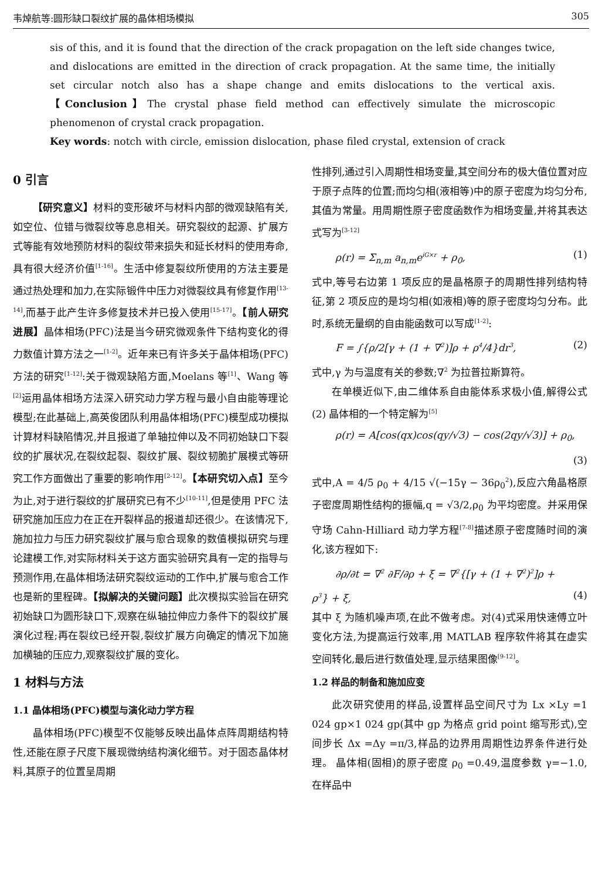韦焯航等:圆形缺口裂纹扩展的晶体相场模拟 305
sis of this, and it is found that the direction of the crack propagation on the left side changes twice, and dislocations are emitted in the direction of crack propagation. At the same time, the initially set circular notch also has a shape change and emits dislocations to the vertical axis.【Conclusion】The crystal phase field method can effectively simulate the microscopic phenomenon of crystal crack propagation.
Key words: notch with circle, emission dislocation, phase filed crystal, extension of crack
0 引言
【研究意义】材料的变形破坏与材料内部的微观缺陷有关,如空位、位错与微裂纹等息息相关。研究裂纹的起源、扩展方式等能有效地预防材料的裂纹带来损失和延长材料的使用寿命,具有很大经济价值<sup>[1-16]</sup>。生活中修复裂纹所使用的方法主要是通过热处理和加力,在实际锻件中压力对微裂纹具有修复作用<sup>[13-14]</sup>,而基于此产生许多修复技术并已投入使用<sup>[15-17]</sup>。【前人研究进展】晶体相场(PFC)法是当今研究微观条件下结构变化的得力数值计算方法之一<sup>[1-2]</sup>。近年来已有许多关于晶体相场(PFC)方法的研究<sup>[1-12]</sup>:关于微观缺陷方面,Moelans 等<sup>[1]</sup>、Wang 等<sup>[2]</sup>运用晶体相场方法深入研究动力学方程与最小自由能等理论模型;在此基础上,高英俊团队利用晶体相场(PFC)模型成功模拟计算材料缺陷情况,并且报道了单轴拉伸以及不同初始缺口下裂纹的扩展状况,在裂纹起裂、裂纹扩展、裂纹韧脆扩展模式等研究工作方面做出了重要的影响作用<sup>[2-12]</sup>。【本研究切入点】至今为止,对于进行裂纹的扩展研究已有不少<sup>[10-11]</sup>,但是使用 PFC 法研究施加压应力在正在开裂样品的报道却还很少。在该情况下,施加拉力与压力研究裂纹扩展与愈合现象的数值模拟研究与理论建模工作,对实际材料关于这方面实验研究具有一定的指导与预测作用,在晶体相场法研究裂纹运动的工作中,扩展与愈合工作也是新的里程碑。【拟解决的关键问题】此次模拟实验旨在研究初始缺口为圆形缺口下,观察在纵轴拉伸应力条件下的裂纹扩展演化过程;再在裂纹已经开裂,裂纹扩展方向确定的情况下加施加横轴的压应力,观察裂纹扩展的变化。
1 材料与方法
1.1 晶体相场(PFC)模型与演化动力学方程
晶体相场(PFC)模型不仅能够反映出晶体点阵周期结构特性,还能在原子尺度下展现微纳结构演化细节。对于固态晶体材料,其原子的位置呈周期
性排列,通过引入周期性相场变量,其空间分布的极大值位置对应于原子点阵的位置;而均匀相(液相等)中的原子密度为均匀分布,其值为常量。用周期性原子密度函数作为相场变量,并将其表达式写为<sup>[3-12]</sup>
ρ(r) = Σ<sub>n,m</sub> a<sub>n,m</sub>e<sup>iG×r</sup> + ρ<sub>0</sub>, (1)
式中,等号右边第 1 项反应的是晶格原子的周期性排列结构特征,第 2 项反应的是均匀相(如液相)等的原子密度均匀分布。此时,系统无量纲的自由能函数可以写成<sup>[1-2]</sup>:
F = ∫{ρ/2[γ + (1 + ∇<sup>2</sup>)]ρ + ρ<sup>4</sup>/4}dr<sup>3</sup>, (2)
式中,γ 为与温度有关的参数;∇<sup>2</sup> 为拉普拉斯算符。
在单模近似下,由二维体系自由能体系求极小值,解得公式(2) 晶体相的一个特定解为<sup>[5]</sup>
ρ(r) = A[cos(qx)cos(qy/√3) − cos(2qy/√3)] + ρ<sub>0</sub>,
(3)
式中,A = 4/5 ρ<sub>0</sub> + 4/15 √(−15γ − 36ρ<sub>0</sub><sup>2</sup>),反应六角晶格原子密度周期性结构的振幅,q = √3/2,ρ<sub>0</sub> 为平均密度。并采用保守场 Cahn-Hilliard 动力学方程<sup>[7-8]</sup>描述原子密度随时间的演化,该方程如下:
∂ρ/∂t = ∇<sup>2</sup> ∂F/∂ρ + ξ = ∇<sup>2</sup>{[γ + (1 + ∇<sup>2</sup>)<sup>2</sup>]ρ +
ρ<sup>3</sup>} + ξ, (4)
其中 ξ 为随机噪声项,在此不做考虑。对(4)式采用快速傅立叶变化方法,为提高运行效率,用 MATLAB 程序软件将其在虚实空间转化,最后进行数值处理,显示结果图像<sup>[9-12]</sup>。
1.2 样品的制备和施加应变
此次研究使用的样品,设置样品空间尺寸为 Lx ×Ly =1 024 gp×1 024 gp(其中 gp 为格点 grid point 缩写形式),空间步长 Δx =Δy =π/3,样品的边界用周期性边界条件进行处理。 晶体相(固相)的原子密度 ρ<sub>0</sub> =0.49,温度参数 γ=−1.0,在样品中